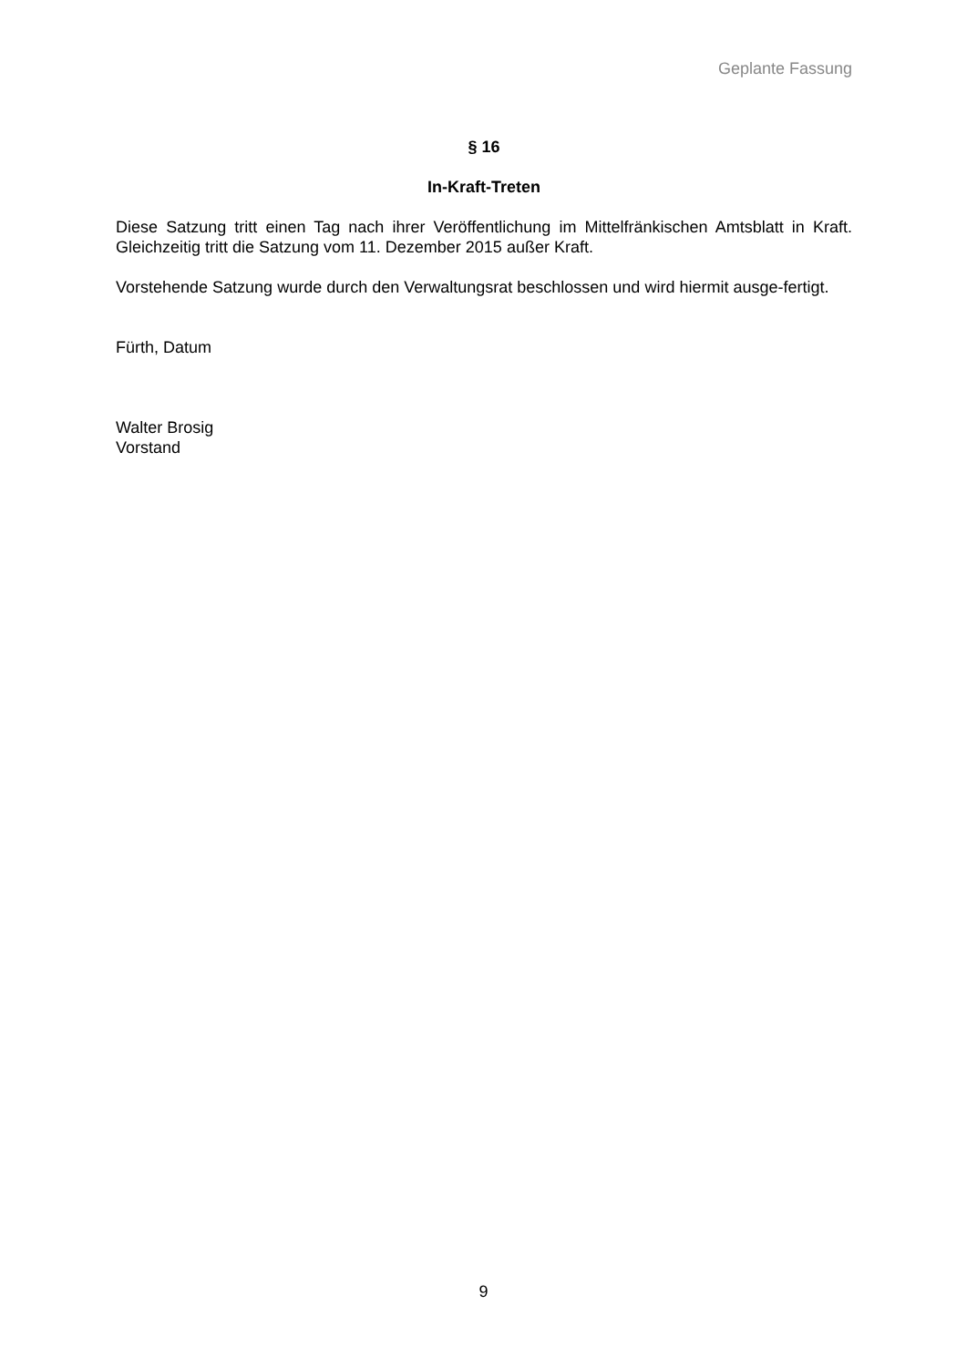Geplante Fassung
§ 16
In-Kraft-Treten
Diese Satzung tritt einen Tag nach ihrer Veröffentlichung im Mittelfränkischen Amtsblatt in Kraft. Gleichzeitig tritt die Satzung vom 11. Dezember 2015 außer Kraft.
Vorstehende Satzung wurde durch den Verwaltungsrat beschlossen und wird hiermit ausge-fertigt.
Fürth, Datum
Walter Brosig
Vorstand
9